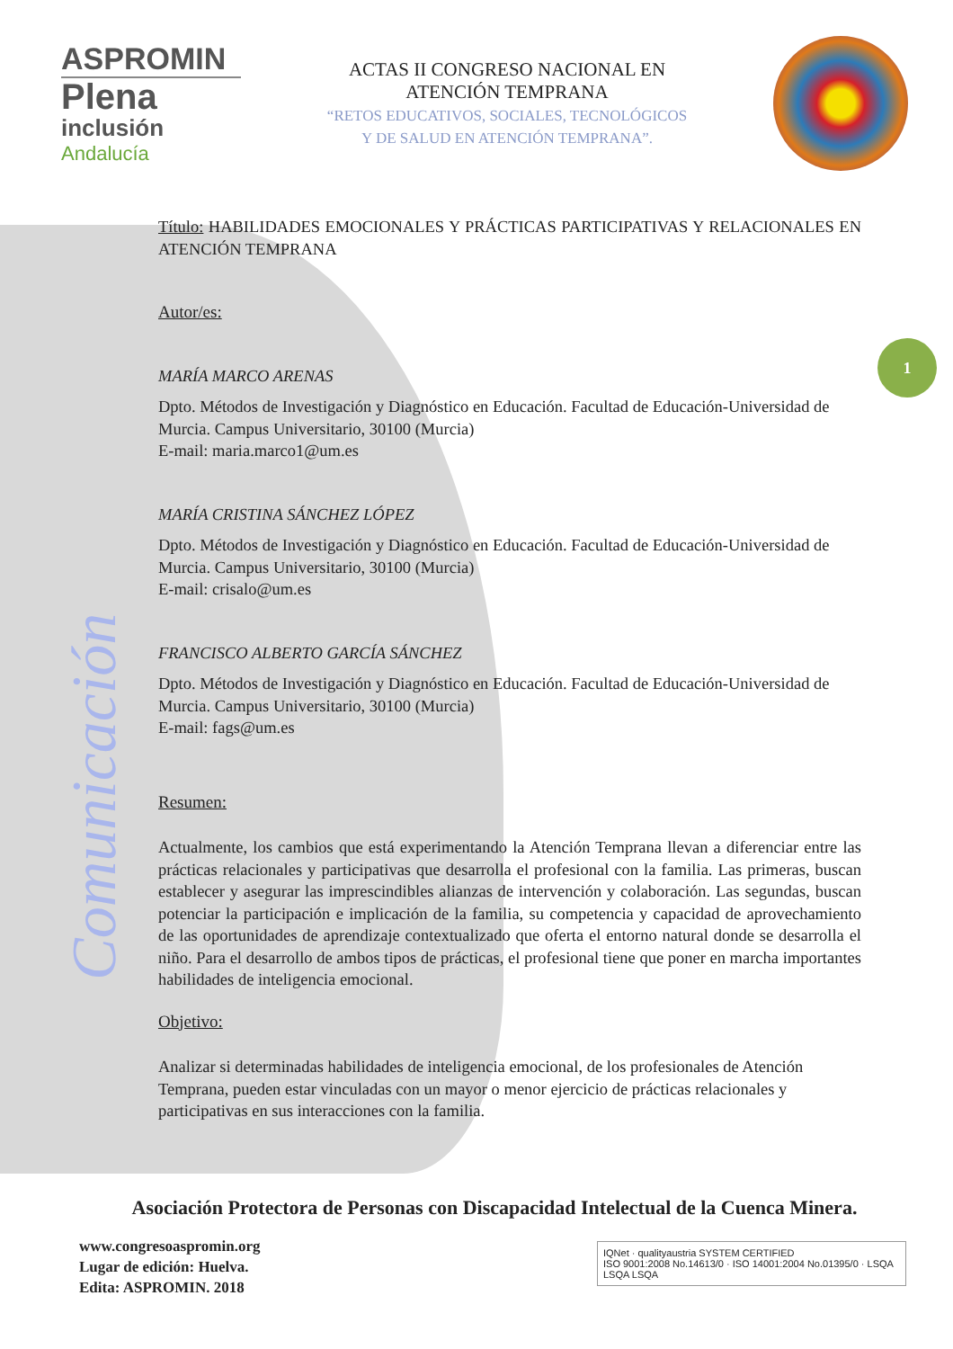ASPROMIN
Plena
inclusión
Andalucía
ACTAS II CONGRESO NACIONAL EN
ATENCIÓN TEMPRANA
“RETOS EDUCATIVOS, SOCIALES, TECNOLÓGICOS
Y DE SALUD EN ATENCIÓN TEMPRANA”.
Comunicación
1
Título: HABILIDADES EMOCIONALES Y PRÁCTICAS PARTICIPATIVAS Y RELACIONALES EN ATENCIÓN TEMPRANA
Autor/es:
MARÍA MARCO ARENAS
Dpto. Métodos de Investigación y Diagnóstico en Educación. Facultad de Educación-Universidad de Murcia. Campus Universitario, 30100 (Murcia)
E-mail: maria.marco1@um.es
MARÍA CRISTINA SÁNCHEZ LÓPEZ
Dpto. Métodos de Investigación y Diagnóstico en Educación. Facultad de Educación-Universidad de Murcia. Campus Universitario, 30100 (Murcia)
E-mail: crisalo@um.es
FRANCISCO ALBERTO GARCÍA SÁNCHEZ
Dpto. Métodos de Investigación y Diagnóstico en Educación. Facultad de Educación-Universidad de Murcia. Campus Universitario, 30100 (Murcia)
E-mail: fags@um.es
Resumen:
Actualmente, los cambios que está experimentando la Atención Temprana llevan a diferenciar entre las prácticas relacionales y participativas que desarrolla el profesional con la familia. Las primeras, buscan establecer y asegurar las imprescindibles alianzas de intervención y colaboración. Las segundas, buscan potenciar la participación e implicación de la familia, su competencia y capacidad de aprovechamiento de las oportunidades de aprendizaje contextualizado que oferta el entorno natural donde se desarrolla el niño. Para el desarrollo de ambos tipos de prácticas, el profesional tiene que poner en marcha importantes habilidades de inteligencia emocional.
Objetivo:
Analizar si determinadas habilidades de inteligencia emocional, de los profesionales de Atención Temprana, pueden estar vinculadas con un mayor o menor ejercicio de prácticas relacionales y participativas en sus interacciones con la familia.
Asociación Protectora de Personas con Discapacidad Intelectual de la Cuenca Minera.
www.congresoaspromin.org
Lugar de edición: Huelva.
Edita: ASPROMIN. 2018
IQNet · qualityaustria SYSTEM CERTIFIED
ISO 9001:2008 No.14613/0 · ISO 14001:2004 No.01395/0 · LSQA LSQA LSQA